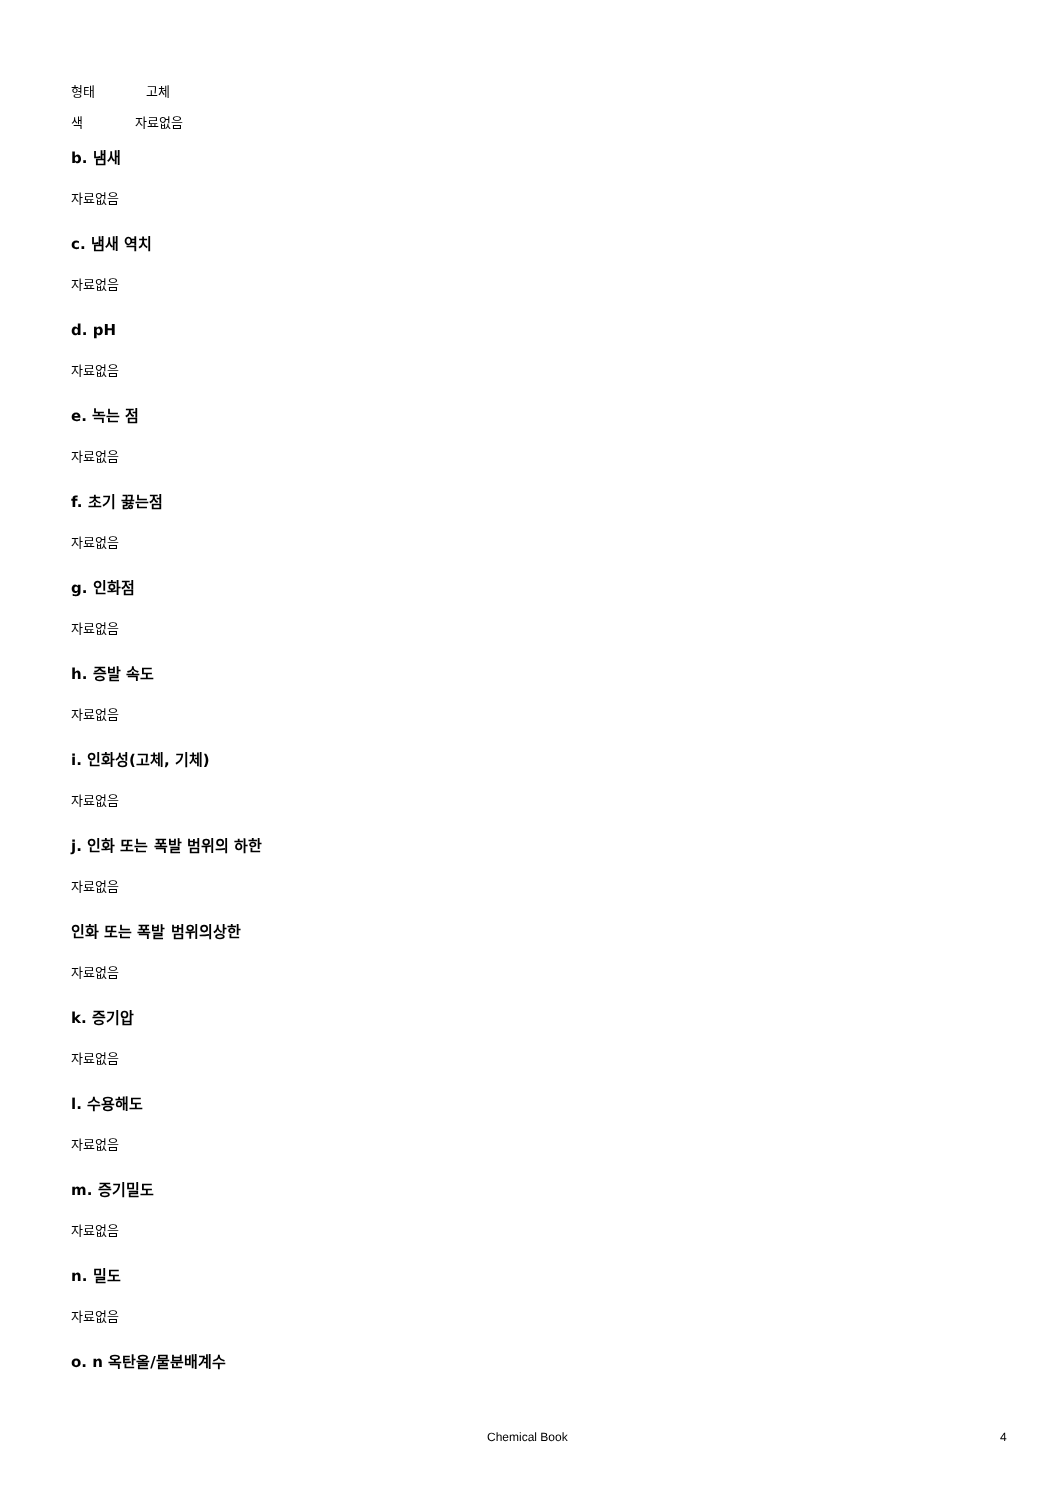형태 고체
색 자료없음
b. 냄새
자료없음
c. 냄새 역치
자료없음
d. pH
자료없음
e. 녹는 점
자료없음
f. 초기 끓는점
자료없음
g. 인화점
자료없음
h. 증발 속도
자료없음
i. 인화성(고체, 기체)
자료없음
j. 인화 또는 폭발 범위의 하한
자료없음
인화 또는 폭발 범위의상한
자료없음
k. 증기압
자료없음
l. 수용해도
자료없음
m. 증기밀도
자료없음
n. 밀도
자료없음
o. n 옥탄올/물분배계수
Chemical Book 4